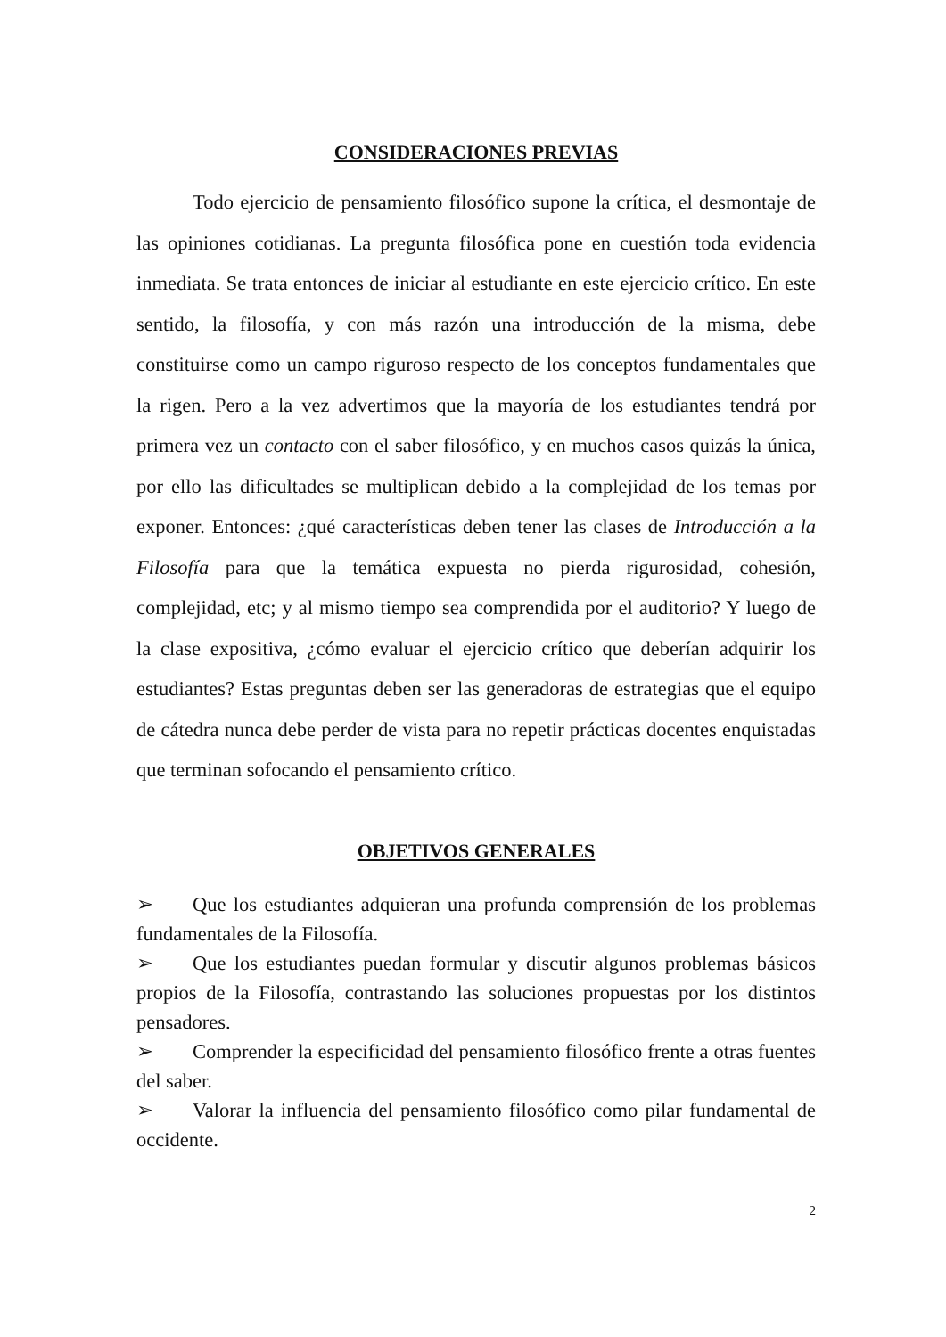CONSIDERACIONES PREVIAS
Todo ejercicio de pensamiento filosófico supone la crítica, el desmontaje de las opiniones cotidianas. La pregunta filosófica pone en cuestión toda evidencia inmediata. Se trata entonces de iniciar al estudiante en este ejercicio crítico. En este sentido, la filosofía, y con más razón una introducción de la misma, debe constituirse como un campo riguroso respecto de los conceptos fundamentales que la rigen. Pero a la vez advertimos que la mayoría de los estudiantes tendrá por primera vez un contacto con el saber filosófico, y en muchos casos quizás la única, por ello las dificultades se multiplican debido a la complejidad de los temas por exponer. Entonces: ¿qué características deben tener las clases de Introducción a la Filosofía para que la temática expuesta no pierda rigurosidad, cohesión, complejidad, etc; y al mismo tiempo sea comprendida por el auditorio? Y luego de la clase expositiva, ¿cómo evaluar el ejercicio crítico que deberían adquirir los estudiantes? Estas preguntas deben ser las generadoras de estrategias que el equipo de cátedra nunca debe perder de vista para no repetir prácticas docentes enquistadas que terminan sofocando el pensamiento crítico.
OBJETIVOS GENERALES
➢ Que los estudiantes adquieran una profunda comprensión de los problemas fundamentales de la Filosofía.
➢ Que los estudiantes puedan formular y discutir algunos problemas básicos propios de la Filosofía, contrastando las soluciones propuestas por los distintos pensadores.
➢ Comprender la especificidad del pensamiento filosófico frente a otras fuentes del saber.
➢ Valorar la influencia del pensamiento filosófico como pilar fundamental de occidente.
2